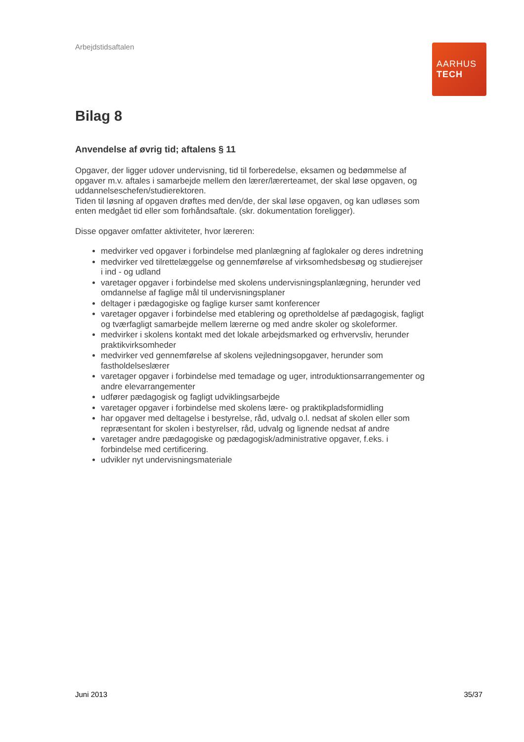Arbejdstidsaftalen
AARHUS
TECH
Bilag 8
Anvendelse af øvrig tid; aftalens § 11
Opgaver, der ligger udover undervisning, tid til forberedelse, eksamen og bedømmelse af opgaver m.v. aftales i samarbejde mellem den lærer/lærerteamet, der skal løse opgaven, og uddannelseschefen/studierektoren.
Tiden til løsning af opgaven drøftes med den/de, der skal løse opgaven, og kan udløses som enten medgået tid eller som forhåndsaftale. (skr. dokumentation foreligger).
Disse opgaver omfatter aktiviteter, hvor læreren:
medvirker ved opgaver i forbindelse med planlægning af faglokaler og deres indretning
medvirker ved tilrettelæggelse og gennemførelse af virksomhedsbesøg og studierejser i ind - og udland
varetager opgaver i forbindelse med skolens undervisningsplanlægning, herunder ved omdannelse af faglige mål til undervisningsplaner
deltager i pædagogiske og faglige kurser samt konferencer
varetager opgaver i forbindelse med etablering og opretholdelse af pædagogisk, fagligt og tværfagligt samarbejde mellem lærerne og med andre skoler og skoleformer.
medvirker i skolens kontakt med det lokale arbejdsmarked og erhvervsliv, herunder praktikvirksomheder
medvirker ved gennemførelse af skolens vejledningsopgaver, herunder som fastholdelseslærer
varetager opgaver i forbindelse med temadage og uger, introduktionsarrangementer og andre elevarrangementer
udfører pædagogisk og fagligt udviklingsarbejde
varetager opgaver i forbindelse med skolens lære- og praktikpladsformidling
har opgaver med deltagelse i bestyrelse, råd, udvalg o.l. nedsat af skolen eller som repræsentant for skolen i bestyrelser, råd, udvalg og lignende nedsat af andre
varetager andre pædagogiske og pædagogisk/administrative opgaver, f.eks. i forbindelse med certificering.
udvikler nyt undervisningsmateriale
Juni 2013 35/37